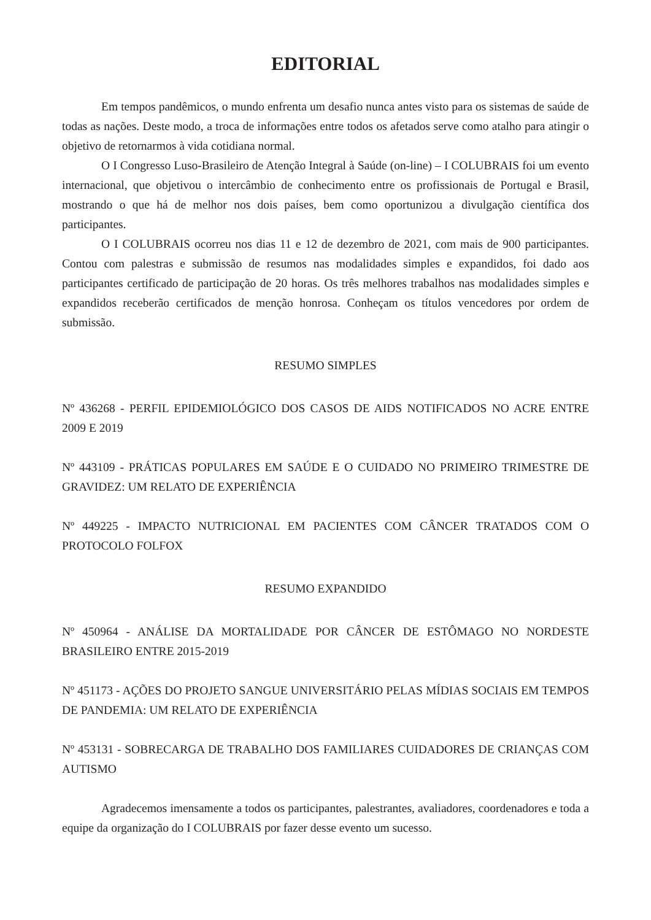EDITORIAL
Em tempos pandêmicos, o mundo enfrenta um desafio nunca antes visto para os sistemas de saúde de todas as nações. Deste modo, a troca de informações entre todos os afetados serve como atalho para atingir o objetivo de retornarmos à vida cotidiana normal.
O I Congresso Luso-Brasileiro de Atenção Integral à Saúde (on-line) – I COLUBRAIS foi um evento internacional, que objetivou o intercâmbio de conhecimento entre os profissionais de Portugal e Brasil, mostrando o que há de melhor nos dois países, bem como oportunizou a divulgação científica dos participantes.
O I COLUBRAIS ocorreu nos dias 11 e 12 de dezembro de 2021, com mais de 900 participantes. Contou com palestras e submissão de resumos nas modalidades simples e expandidos, foi dado aos participantes certificado de participação de 20 horas. Os três melhores trabalhos nas modalidades simples e expandidos receberão certificados de menção honrosa. Conheçam os títulos vencedores por ordem de submissão.
RESUMO SIMPLES
Nº 436268 - PERFIL EPIDEMIOLÓGICO DOS CASOS DE AIDS NOTIFICADOS NO ACRE ENTRE 2009 E 2019
Nº 443109 - PRÁTICAS POPULARES EM SAÚDE E O CUIDADO NO PRIMEIRO TRIMESTRE DE GRAVIDEZ: UM RELATO DE EXPERIÊNCIA
Nº 449225 - IMPACTO NUTRICIONAL EM PACIENTES COM CÂNCER TRATADOS COM O PROTOCOLO FOLFOX
RESUMO EXPANDIDO
Nº 450964 - ANÁLISE DA MORTALIDADE POR CÂNCER DE ESTÔMAGO NO NORDESTE BRASILEIRO ENTRE 2015-2019
Nº 451173 - AÇÕES DO PROJETO SANGUE UNIVERSITÁRIO PELAS MÍDIAS SOCIAIS EM TEMPOS DE PANDEMIA: UM RELATO DE EXPERIÊNCIA
Nº 453131 - SOBRECARGA DE TRABALHO DOS FAMILIARES CUIDADORES DE CRIANÇAS COM AUTISMO
Agradecemos imensamente a todos os participantes, palestrantes, avaliadores, coordenadores e toda a equipe da organização do I COLUBRAIS por fazer desse evento um sucesso.